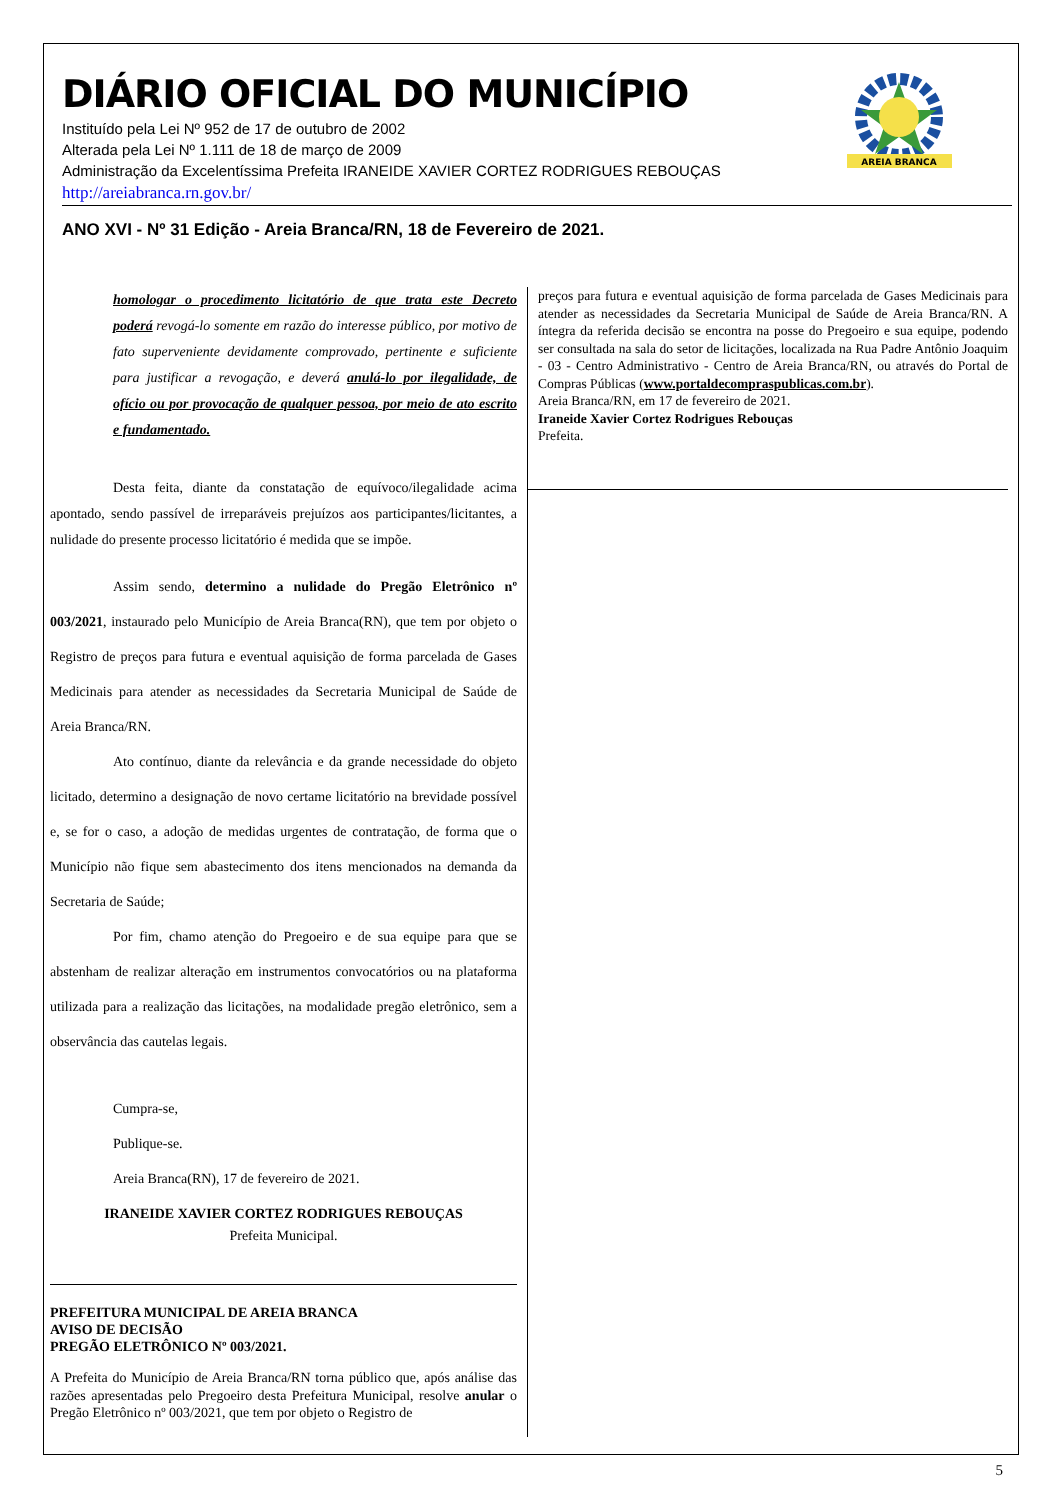DIÁRIO OFICIAL DO MUNICÍPIO
Instituído pela Lei Nº 952 de 17 de outubro de 2002
Alterada pela Lei Nº 1.111 de 18 de março de 2009
Administração da Excelentíssima Prefeita IRANEIDE XAVIER CORTEZ RODRIGUES REBOUÇAS
http://areiabranca.rn.gov.br/
AREIA BRANCA
ANO XVI - Nº 31 Edição - Areia Branca/RN, 18 de Fevereiro de 2021.
homologar o procedimento licitatório de que trata este Decreto poderá revogá-lo somente em razão do interesse público, por motivo de fato superveniente devidamente comprovado, pertinente e suficiente para justificar a revogação, e deverá anulá-lo por ilegalidade, de ofício ou por provocação de qualquer pessoa, por meio de ato escrito e fundamentado.
Desta feita, diante da constatação de equívoco/ilegalidade acima apontado, sendo passível de irreparáveis prejuízos aos participantes/licitantes, a nulidade do presente processo licitatório é medida que se impõe.
Assim sendo, determino a nulidade do Pregão Eletrônico nº 003/2021, instaurado pelo Município de Areia Branca(RN), que tem por objeto o Registro de preços para futura e eventual aquisição de forma parcelada de Gases Medicinais para atender as necessidades da Secretaria Municipal de Saúde de Areia Branca/RN.
Ato contínuo, diante da relevância e da grande necessidade do objeto licitado, determino a designação de novo certame licitatório na brevidade possível e, se for o caso, a adoção de medidas urgentes de contratação, de forma que o Município não fique sem abastecimento dos itens mencionados na demanda da Secretaria de Saúde;
Por fim, chamo atenção do Pregoeiro e de sua equipe para que se abstenham de realizar alteração em instrumentos convocatórios ou na plataforma utilizada para a realização das licitações, na modalidade pregão eletrônico, sem a observância das cautelas legais.
Cumpra-se,
Publique-se.
Areia Branca(RN), 17 de fevereiro de 2021.
IRANEIDE XAVIER CORTEZ RODRIGUES REBOUÇAS
Prefeita Municipal.
PREFEITURA MUNICIPAL DE AREIA BRANCA
AVISO DE DECISÃO
PREGÃO ELETRÔNICO Nº 003/2021.
A Prefeita do Município de Areia Branca/RN torna público que, após análise das razões apresentadas pelo Pregoeiro desta Prefeitura Municipal, resolve anular o Pregão Eletrônico nº 003/2021, que tem por objeto o Registro de
preços para futura e eventual aquisição de forma parcelada de Gases Medicinais para atender as necessidades da Secretaria Municipal de Saúde de Areia Branca/RN. A íntegra da referida decisão se encontra na posse do Pregoeiro e sua equipe, podendo ser consultada na sala do setor de licitações, localizada na Rua Padre Antônio Joaquim - 03 - Centro Administrativo - Centro de Areia Branca/RN, ou através do Portal de Compras Públicas (www.portaldecompraspublicas.com.br).
Areia Branca/RN, em 17 de fevereiro de 2021.
Iraneide Xavier Cortez Rodrigues Rebouças
Prefeita.
5